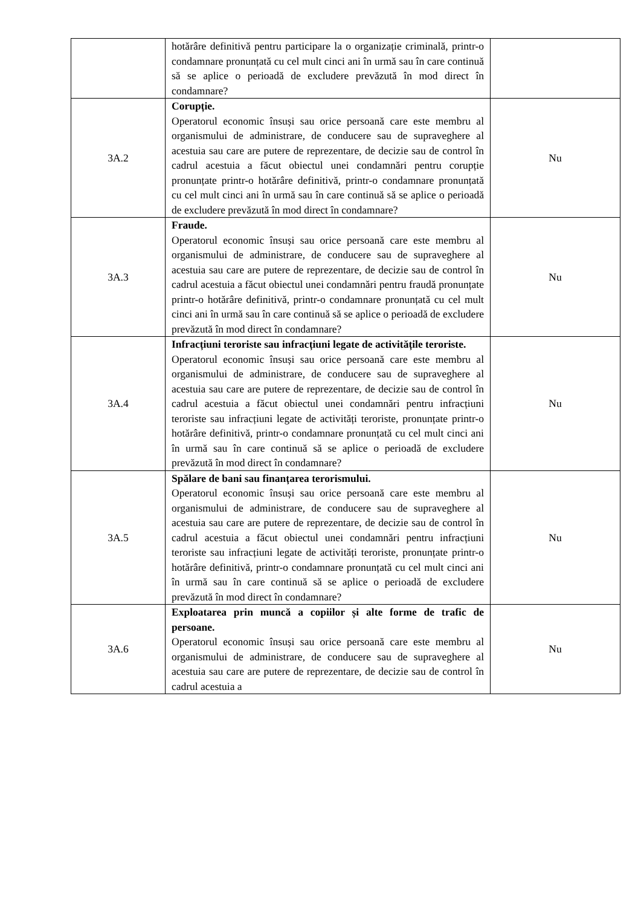| | hotărâre definitivă pentru participare la o organizație criminală, printr-o condamnare pronunțată cu cel mult cinci ani în urmă sau în care continuă să se aplice o perioadă de excludere prevăzută în mod direct în condamnare? | |
| 3A.2 | Corupție. Operatorul economic însuși sau orice persoană care este membru al organismului de administrare, de conducere sau de supraveghere al acestuia sau care are putere de reprezentare, de decizie sau de control în cadrul acestuia a făcut obiectul unei condamnări pentru corupție pronunțate printr-o hotărâre definitivă, printr-o condamnare pronunțată cu cel mult cinci ani în urmă sau în care continuă să se aplice o perioadă de excludere prevăzută în mod direct în condamnare? | Nu |
| 3A.3 | Fraude. Operatorul economic însuși sau orice persoană care este membru al organismului de administrare, de conducere sau de supraveghere al acestuia sau care are putere de reprezentare, de decizie sau de control în cadrul acestuia a făcut obiectul unei condamnări pentru fraudă pronunțate printr-o hotărâre definitivă, printr-o condamnare pronunțată cu cel mult cinci ani în urmă sau în care continuă să se aplice o perioadă de excludere prevăzută în mod direct în condamnare? | Nu |
| 3A.4 | Infracțiuni teroriste sau infracțiuni legate de activitățile teroriste. Operatorul economic însuși sau orice persoană care este membru al organismului de administrare, de conducere sau de supraveghere al acestuia sau care are putere de reprezentare, de decizie sau de control în cadrul acestuia a făcut obiectul unei condamnări pentru infracțiuni teroriste sau infracțiuni legate de activități teroriste, pronunțate printr-o hotărâre definitivă, printr-o condamnare pronunțată cu cel mult cinci ani în urmă sau în care continuă să se aplice o perioadă de excludere prevăzută în mod direct în condamnare? | Nu |
| 3A.5 | Spălare de bani sau finanțarea terorismului. Operatorul economic însuși sau orice persoană care este membru al organismului de administrare, de conducere sau de supraveghere al acestuia sau care are putere de reprezentare, de decizie sau de control în cadrul acestuia a făcut obiectul unei condamnări pentru infracțiuni teroriste sau infracțiuni legate de activități teroriste, pronunțate printr-o hotărâre definitivă, printr-o condamnare pronunțată cu cel mult cinci ani în urmă sau în care continuă să se aplice o perioadă de excludere prevăzută în mod direct în condamnare? | Nu |
| 3A.6 | Exploatarea prin muncă a copiilor și alte forme de trafic de persoane. Operatorul economic însuși sau orice persoană care este membru al organismului de administrare, de conducere sau de supraveghere al acestuia sau care are putere de reprezentare, de decizie sau de control în cadrul acestuia a | Nu |